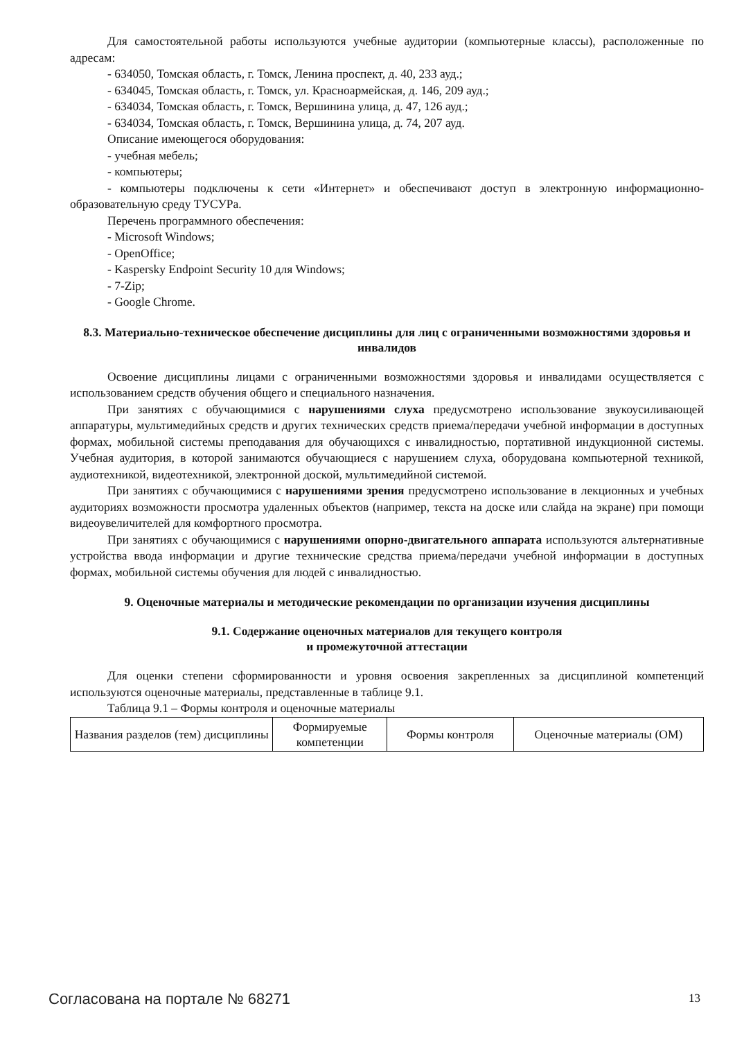Для самостоятельной работы используются учебные аудитории (компьютерные классы), расположенные по адресам:
- 634050, Томская область, г. Томск, Ленина проспект, д. 40, 233 ауд.;
- 634045, Томская область, г. Томск, ул. Красноармейская, д. 146, 209 ауд.;
- 634034, Томская область, г. Томск, Вершинина улица, д. 47, 126 ауд.;
- 634034, Томская область, г. Томск, Вершинина улица, д. 74, 207 ауд.
Описание имеющегося оборудования:
- учебная мебель;
- компьютеры;
- компьютеры подключены к сети «Интернет» и обеспечивают доступ в электронную информационно-образовательную среду ТУСУРа.
Перечень программного обеспечения:
- Microsoft Windows;
- OpenOffice;
- Kaspersky Endpoint Security 10 для Windows;
- 7-Zip;
- Google Chrome.
8.3. Материально-техническое обеспечение дисциплины для лиц с ограниченными возможностями здоровья и инвалидов
Освоение дисциплины лицами с ограниченными возможностями здоровья и инвалидами осуществляется с использованием средств обучения общего и специального назначения.
При занятиях с обучающимися с нарушениями слуха предусмотрено использование звукоусиливающей аппаратуры, мультимедийных средств и других технических средств приема/передачи учебной информации в доступных формах, мобильной системы преподавания для обучающихся с инвалидностью, портативной индукционной системы. Учебная аудитория, в которой занимаются обучающиеся с нарушением слуха, оборудована компьютерной техникой, аудиотехникой, видеотехникой, электронной доской, мультимедийной системой.
При занятиях с обучающимися с нарушениями зрения предусмотрено использование в лекционных и учебных аудиториях возможности просмотра удаленных объектов (например, текста на доске или слайда на экране) при помощи видеоувеличителей для комфортного просмотра.
При занятиях с обучающимися с нарушениями опорно-двигательного аппарата используются альтернативные устройства ввода информации и другие технические средства приема/передачи учебной информации в доступных формах, мобильной системы обучения для людей с инвалидностью.
9. Оценочные материалы и методические рекомендации по организации изучения дисциплины
9.1. Содержание оценочных материалов для текущего контроля
и промежуточной аттестации
Для оценки степени сформированности и уровня освоения закрепленных за дисциплиной компетенций используются оценочные материалы, представленные в таблице 9.1.
Таблица 9.1 – Формы контроля и оценочные материалы
| Названия разделов (тем) дисциплины | Формируемые компетенции | Формы контроля | Оценочные материалы (ОМ) |
| --- | --- | --- | --- |
Согласована на портале № 68271 13